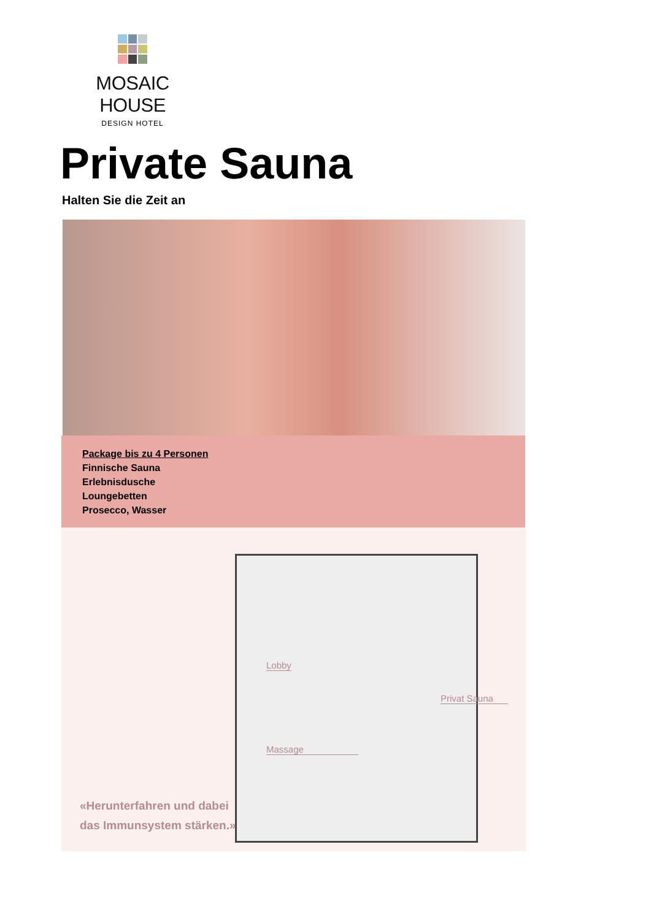MOSAIC HOUSE
DESIGN HOTEL
Private Sauna
Halten Sie die Zeit an
Package bis zu 4 Personen
Finnische Sauna
Erlebnisdusche
Loungebetten
Prosecco, Wasser
Lobby
Privat Sauna
Massage
«Herunterfahren und dabei
das Immunsystem stärken.»